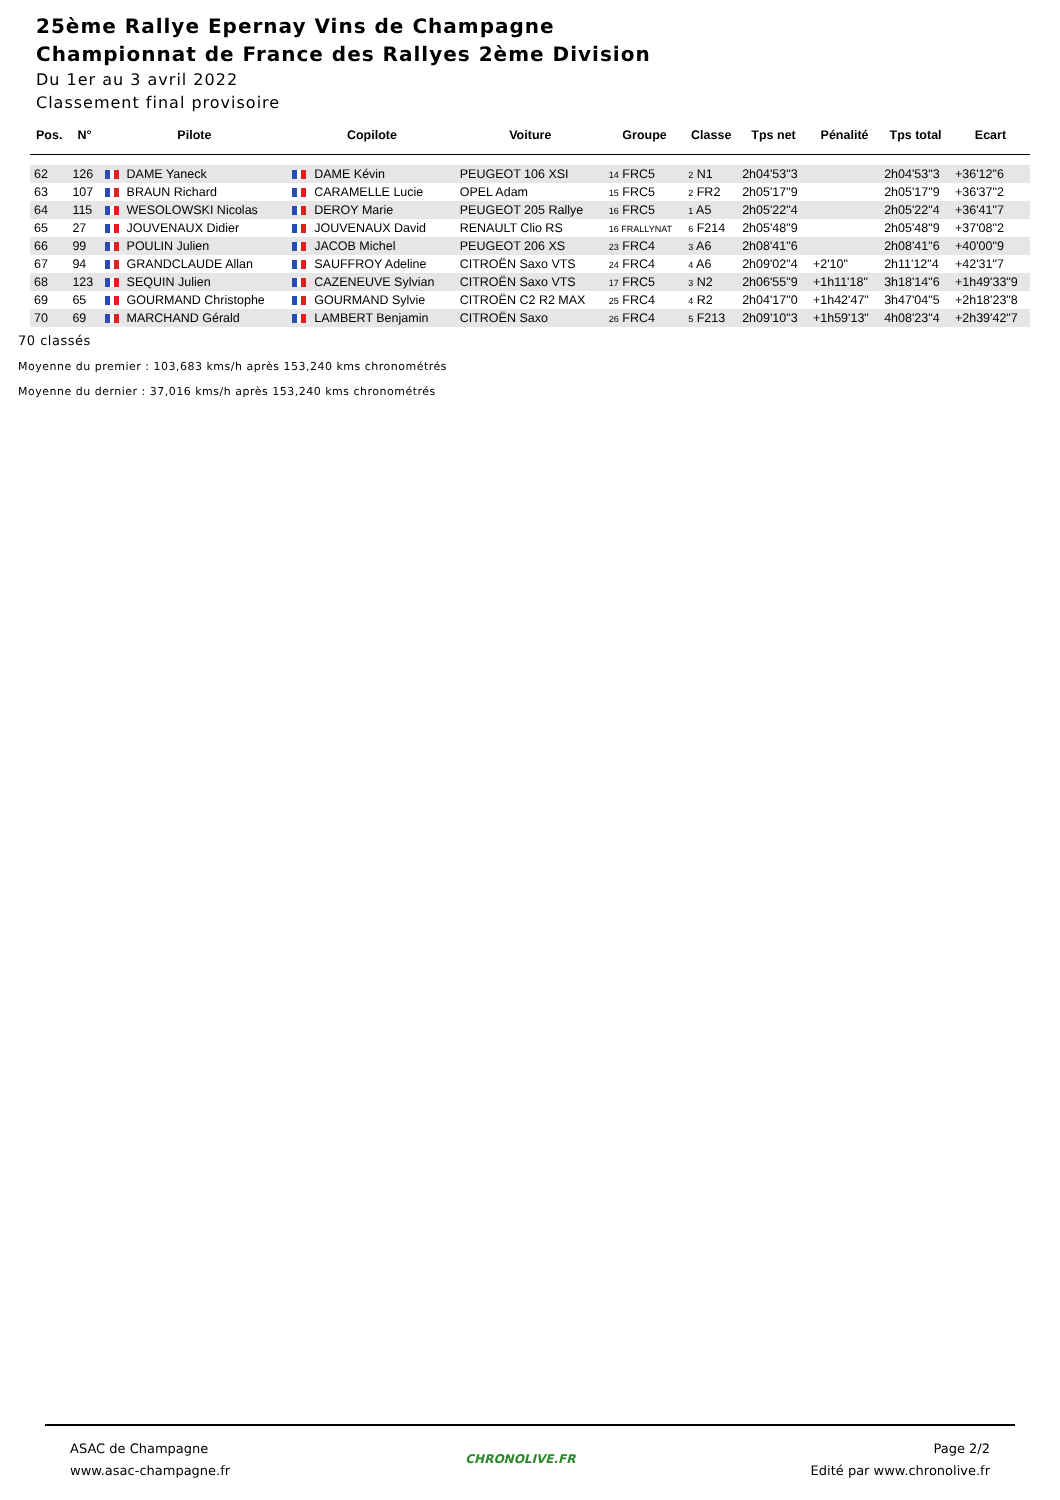25ème Rallye Epernay Vins de Champagne
Championnat de France des Rallyes 2ème Division
Du 1er au 3 avril 2022
Classement final provisoire
| Pos. | N° | Pilote | Copilote | Voiture | Groupe | Classe | Tps net | Pénalité | Tps total | Ecart |
| --- | --- | --- | --- | --- | --- | --- | --- | --- | --- | --- |
| 62 | 126 | DAME Yaneck | DAME Kévin | PEUGEOT 106 XSI | 14 FRC5 | 2 N1 | 2h04'53"3 | | 2h04'53"3 | +36'12"6 |
| 63 | 107 | BRAUN Richard | CARAMELLE Lucie | OPEL Adam | 15 FRC5 | 2 FR2 | 2h05'17"9 | | 2h05'17"9 | +36'37"2 |
| 64 | 115 | WESOLOWSKI Nicolas | DEROY Marie | PEUGEOT 205 Rallye | 16 FRC5 | 1 A5 | 2h05'22"4 | | 2h05'22"4 | +36'41"7 |
| 65 | 27 | JOUVENAUX Didier | JOUVENAUX David | RENAULT Clio RS | 16 FRALLYNAT | 6 F214 | 2h05'48"9 | | 2h05'48"9 | +37'08"2 |
| 66 | 99 | POULIN Julien | JACOB Michel | PEUGEOT 206 XS | 23 FRC4 | 3 A6 | 2h08'41"6 | | 2h08'41"6 | +40'00"9 |
| 67 | 94 | GRANDCLAUDE Allan | SAUFFROY Adeline | CITROËN Saxo VTS | 24 FRC4 | 4 A6 | 2h09'02"4 | +2'10" | 2h11'12"4 | +42'31"7 |
| 68 | 123 | SEQUIN Julien | CAZENEUVE Sylvian | CITROËN Saxo VTS | 17 FRC5 | 3 N2 | 2h06'55"9 | +1h11'18" | 3h18'14"6 | +1h49'33"9 |
| 69 | 65 | GOURMAND Christophe | GOURMAND Sylvie | CITROËN C2 R2 MAX | 25 FRC4 | 4 R2 | 2h04'17"0 | +1h42'47" | 3h47'04"5 | +2h18'23"8 |
| 70 | 69 | MARCHAND Gérald | LAMBERT Benjamin | CITROËN Saxo | 26 FRC4 | 5 F213 | 2h09'10"3 | +1h59'13" | 4h08'23"4 | +2h39'42"7 |
70 classés
Moyenne du premier : 103,683 kms/h après 153,240 kms chronométrés
Moyenne du dernier : 37,016 kms/h après 153,240 kms chronométrés
ASAC de Champagne
www.asac-champagne.fr
CHRONOLIVE.FR
Page 2/2
Edité par www.chronolive.fr